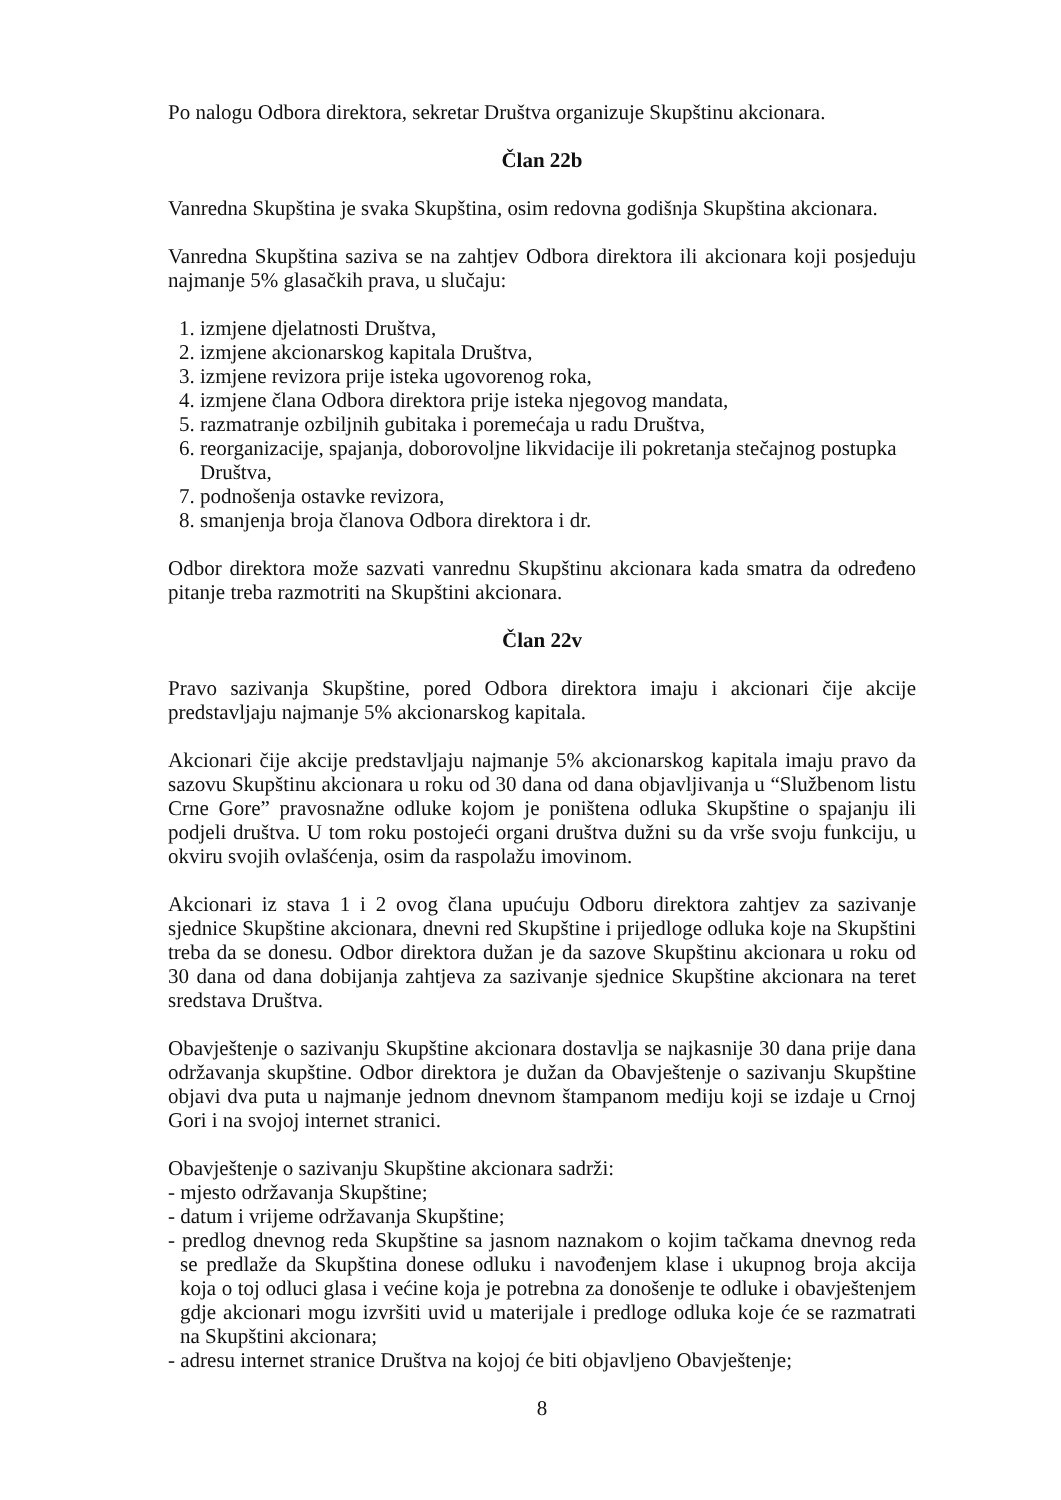Po nalogu Odbora direktora, sekretar Društva organizuje Skupštinu akcionara.
Član 22b
Vanredna Skupština je svaka Skupština, osim redovna godišnja Skupština akcionara.
Vanredna Skupština saziva se na zahtjev Odbora direktora ili akcionara koji posjeduju najmanje 5% glasačkih prava, u slučaju:
1. izmjene djelatnosti Društva,
2. izmjene akcionarskog kapitala Društva,
3. izmjene revizora prije isteka ugovorenog roka,
4. izmjene člana Odbora direktora prije isteka njegovog mandata,
5. razmatranje ozbiljnih gubitaka i poremećaja u radu Društva,
6. reorganizacije, spajanja, doborovoljne likvidacije ili pokretanja stečajnog postupka Društva,
7. podnošenja ostavke revizora,
8. smanjenja broja članova Odbora direktora i dr.
Odbor direktora može sazvati vanrednu Skupštinu akcionara kada smatra da određeno pitanje treba razmotriti na Skupštini akcionara.
Član 22v
Pravo sazivanja Skupštine, pored Odbora direktora imaju i akcionari čije akcije predstavljaju najmanje 5% akcionarskog kapitala.
Akcionari čije akcije predstavljaju najmanje 5% akcionarskog kapitala imaju pravo da sazovu Skupštinu akcionara u roku od 30 dana od dana objavljivanja u “Službenom listu Crne Gore” pravosnažne odluke kojom je poništena odluka Skupštine o spajanju ili podjeli društva. U tom roku postojeći organi društva dužni su da vrše svoju funkciju, u okviru svojih ovlašćenja, osim da raspolažu imovinom.
Akcionari iz stava 1 i 2 ovog člana upućuju Odboru direktora zahtjev za sazivanje sjednice Skupštine akcionara, dnevni red Skupštine i prijedloge odluka koje na Skupštini treba da se donesu. Odbor direktora dužan je da sazove Skupštinu akcionara u roku od 30 dana od dana dobijanja zahtjeva za sazivanje sjednice Skupštine akcionara na teret sredstava Društva.
Obavještenje o sazivanju Skupštine akcionara dostavlja se najkasnije 30 dana prije dana održavanja skupštine. Odbor direktora je dužan da Obavještenje o sazivanju Skupštine objavi dva puta u najmanje jednom dnevnom štampanom mediju koji se izdaje u Crnoj Gori i na svojoj internet stranici.
Obavještenje o sazivanju Skupštine akcionara sadrži:
- mjesto održavanja Skupštine;
- datum i vrijeme održavanja Skupštine;
- predlog dnevnog reda Skupštine sa jasnom naznakom o kojim tačkama dnevnog reda se predlaže da Skupština donese odluku i navođenjem klase i ukupnog broja akcija koja o toj odluci glasa i većine koja je potrebna za donošenje te odluke i obavještenjem gdje akcionari mogu izvršiti uvid u materijale i predloge odluka koje će se razmatrati na Skupštini akcionara;
- adresu internet stranice Društva na kojoj će biti objavljeno Obavještenje;
8